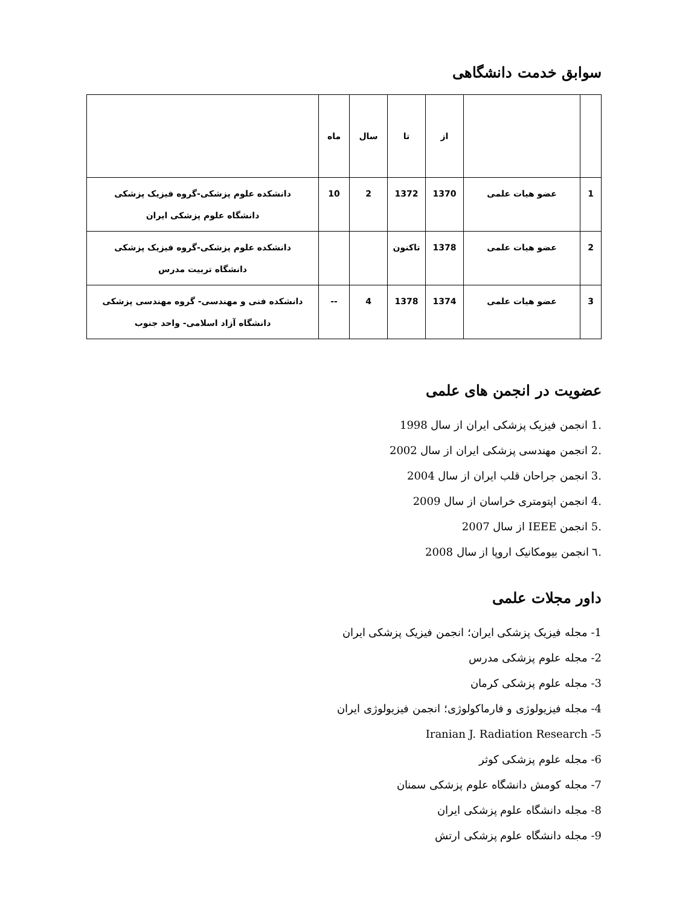سوابق خدمت دانشگاهی
| | | از | تا | سال | ماه | |
| --- | --- | --- | --- | --- | --- | --- |
| 1 | عضو هیات علمی | 1370 | 1372 | 2 | 10 | دانشکده علوم پزشکی-گروه فیزیک پزشکی دانشگاه علوم پزشکی ایران |
| 2 | عضو هیات علمی | 1378 | تاکنون | | | دانشکده علوم پزشکی-گروه فیزیک پزشکی دانشگاه تربیت مدرس |
| 3 | عضو هیات علمی | 1374 | 1378 | 4 | -- | دانشکده فنی و مهندسی- گروه مهندسی پزشکی دانشگاه آزاد اسلامی- واحد جنوب |
عضویت در انجمن های علمی
.1 انجمن فیزیک پزشکی ایران از سال 1998
.2 انجمن مهندسی پزشکی ایران از سال 2002
.3 انجمن جراحان قلب ایران از سال 2004
.4 انجمن اپتومتری خراسان از سال 2009
.5 انجمن IEEE از سال 2007
.٦ انجمن بیومکانیک اروپا از سال 2008
داور مجلات علمی
1- مجله فیزیک پزشکی ایران؛ انجمن فیزیک پزشکی ایران
2- مجله علوم پزشکی مدرس
3- مجله علوم پزشکی کرمان
4- مجله فیزیولوژی و فارماکولوژی؛ انجمن فیزیولوژی ایران
5- Iranian J. Radiation Research
6- مجله علوم پزشکی کوثر
7- مجله کومش دانشگاه علوم پزشکی سمنان
8- مجله دانشگاه علوم پزشکی ایران
9- مجله دانشگاه علوم پزشکی ارتش